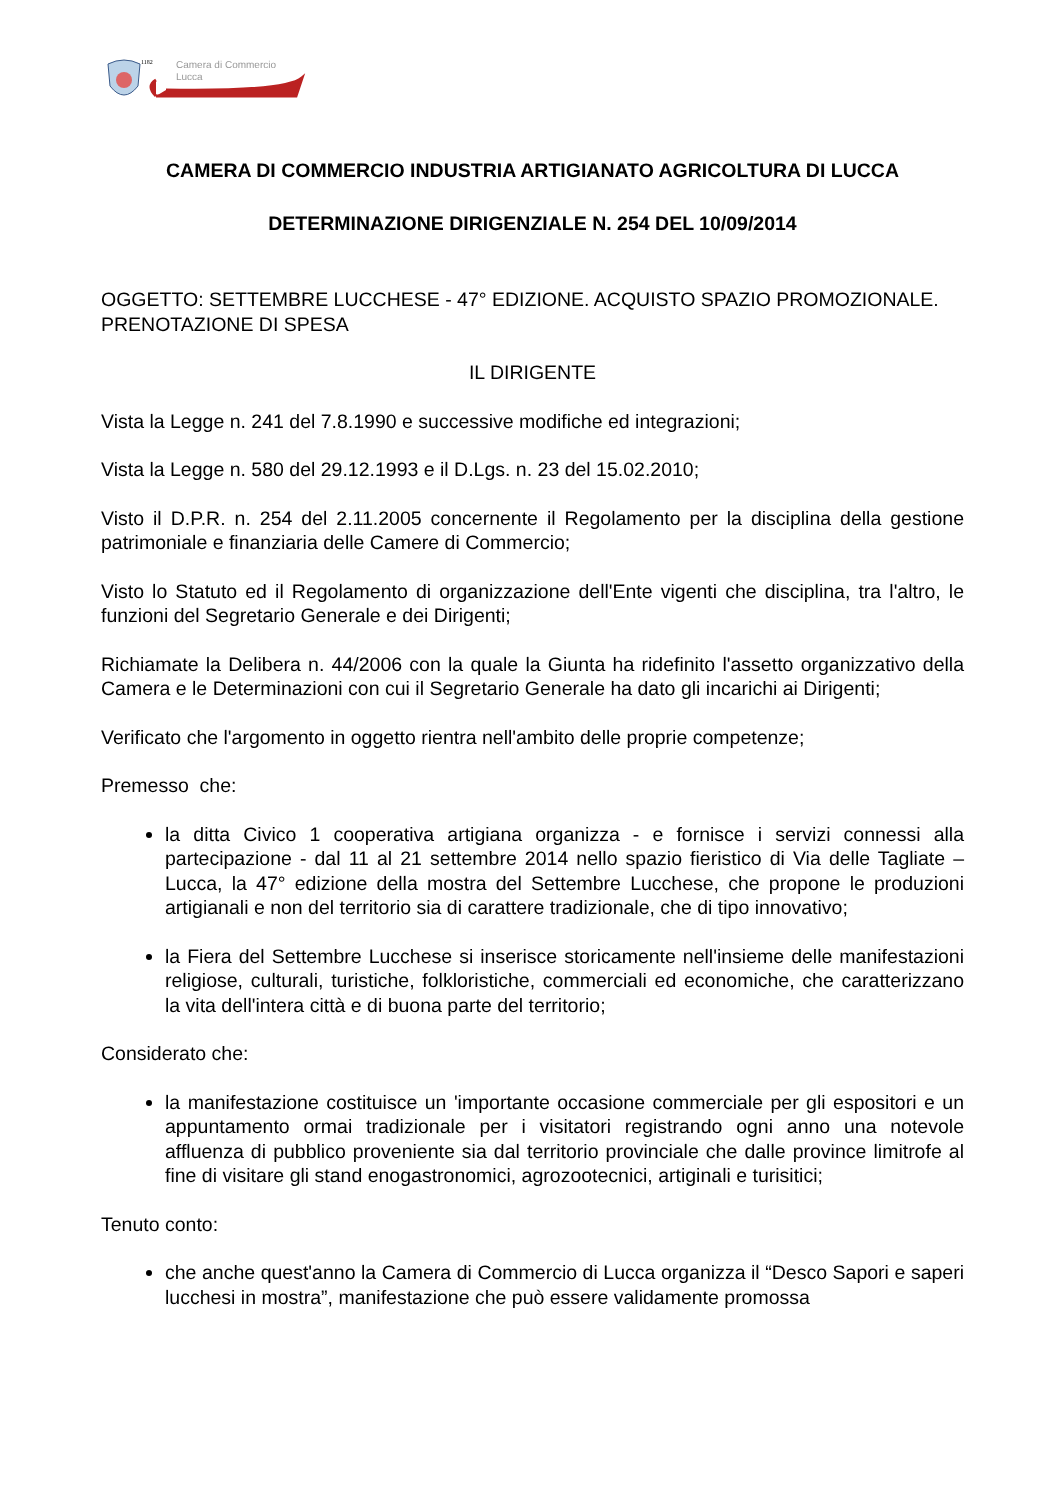Camera di Commercio
Lucca
1182
CAMERA DI COMMERCIO INDUSTRIA ARTIGIANATO AGRICOLTURA DI LUCCA
DETERMINAZIONE DIRIGENZIALE N. 254 DEL 10/09/2014
OGGETTO: SETTEMBRE LUCCHESE - 47° EDIZIONE. ACQUISTO SPAZIO PROMOZIONALE. PRENOTAZIONE DI SPESA
IL DIRIGENTE
Vista la Legge n. 241 del 7.8.1990 e successive modifiche ed integrazioni;
Vista la Legge n. 580 del 29.12.1993 e il D.Lgs. n. 23 del 15.02.2010;
Visto il D.P.R. n. 254 del 2.11.2005 concernente il Regolamento per la disciplina della gestione patrimoniale e finanziaria delle Camere di Commercio;
Visto lo Statuto ed il Regolamento di organizzazione dell'Ente vigenti che disciplina, tra l'altro, le funzioni del Segretario Generale e dei Dirigenti;
Richiamate la Delibera n. 44/2006 con la quale la Giunta ha ridefinito l'assetto organizzativo della Camera e le Determinazioni con cui il Segretario Generale ha dato gli incarichi ai Dirigenti;
Verificato che l'argomento in oggetto rientra nell'ambito delle proprie competenze;
Premesso che:
la ditta Civico 1 cooperativa artigiana organizza - e fornisce i servizi connessi alla partecipazione - dal 11 al 21 settembre 2014 nello spazio fieristico di Via delle Tagliate – Lucca, la 47° edizione della mostra del Settembre Lucchese, che propone le produzioni artigianali e non del territorio sia di carattere tradizionale, che di tipo innovativo;
la Fiera del Settembre Lucchese si inserisce storicamente nell'insieme delle manifestazioni religiose, culturali, turistiche, folkloristiche, commerciali ed economiche, che caratterizzano la vita dell'intera città e di buona parte del territorio;
Considerato che:
la manifestazione costituisce un 'importante occasione commerciale per gli espositori e un appuntamento ormai tradizionale per i visitatori registrando ogni anno una notevole affluenza di pubblico proveniente sia dal territorio provinciale che dalle province limitrofe al fine di visitare gli stand enogastronomici, agrozootecnici, artiginali e turisitici;
Tenuto conto:
che anche quest'anno la Camera di Commercio di Lucca organizza il “Desco Sapori e saperi lucchesi in mostra”, manifestazione che può essere validamente promossa